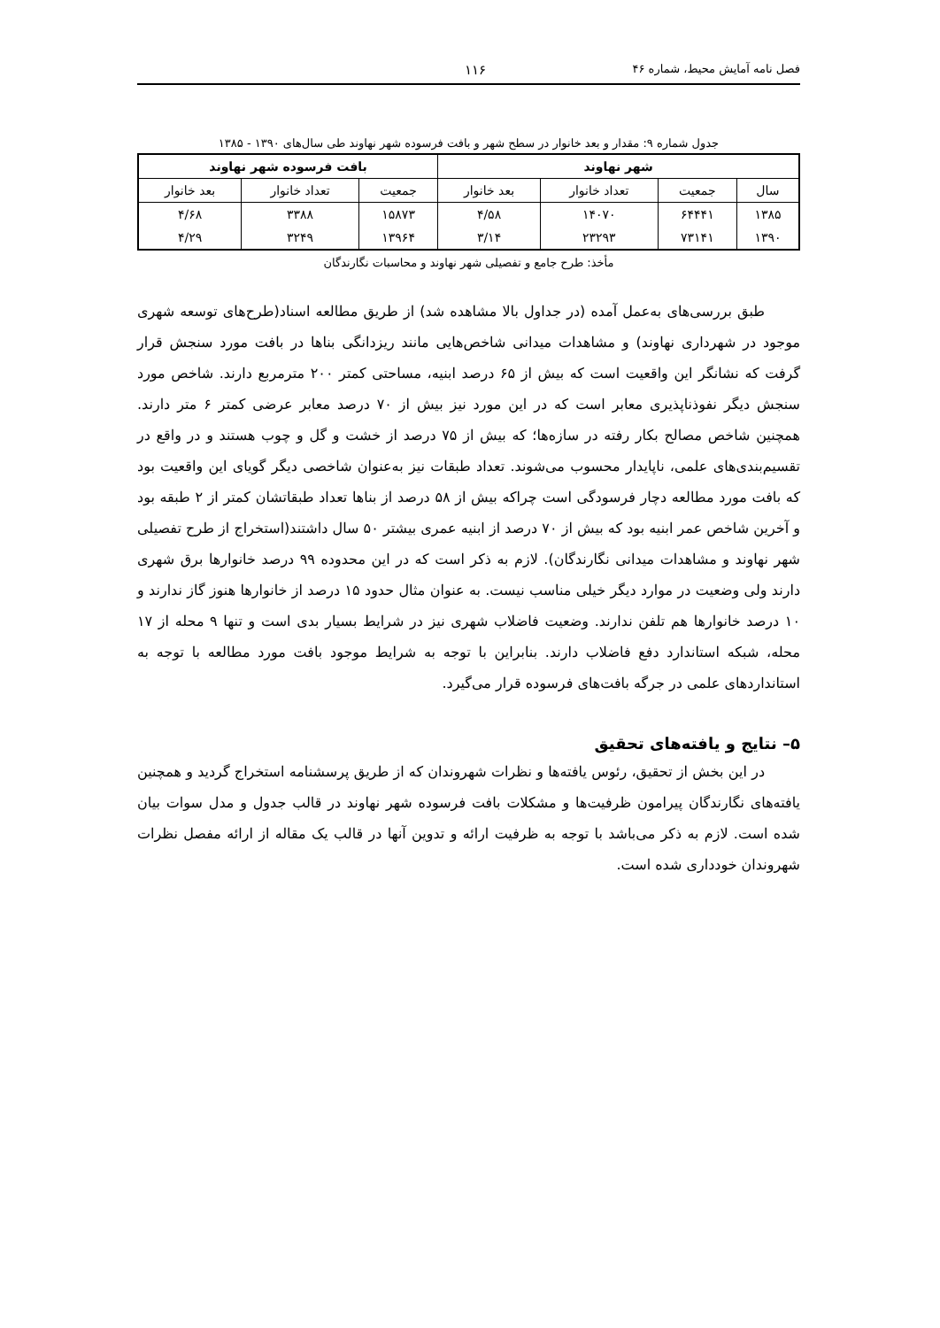فصل نامه آمایش محیط، شماره ۴۶ ۱۱۶
جدول شماره ۹: مقدار و بعد خانوار در سطح شهر و بافت فرسوده شهر نهاوند طی سال‌های ۱۳۹۰ - ۱۳۸۵
| شهر نهاوند | | | | بافت فرسوده شهر نهاوند | | |
| --- | --- | --- | --- | --- | --- | --- |
| سال | جمعیت | تعداد خانوار | بعد خانوار | جمعیت | تعداد خانوار | بعد خانوار |
| ۱۳۸۵ | ۶۴۴۴۱ | ۱۴۰۷۰ | ۴/۵۸ | ۱۵۸۷۳ | ۳۳۸۸ | ۴/۶۸ |
| ۱۳۹۰ | ۷۳۱۴۱ | ۲۳۲۹۳ | ۳/۱۴ | ۱۳۹۶۴ | ۳۲۴۹ | ۴/۲۹ |
مأخذ: طرح جامع و تفصیلی شهر نهاوند و محاسبات نگارندگان
طبق بررسی‌های به‌عمل آمده (در جداول بالا مشاهده شد) از طریق مطالعه اسناد(طرح‌های توسعه شهری موجود در شهرداری نهاوند) و مشاهدات میدانی شاخص‌هایی مانند ریزدانگی بناها در بافت مورد سنجش قرار گرفت که نشانگر این واقعیت است که بیش از ۶۵ درصد ابنیه، مساحتی کمتر ۲۰۰ مترمربع دارند. شاخص مورد سنجش دیگر نفوذناپذیری معابر است که در این مورد نیز بیش از ۷۰ درصد معابر عرضی کمتر ۶ متر دارند. همچنین شاخص مصالح بکار رفته در سازه‌ها؛ که بیش از ۷۵ درصد از خشت و گل و چوب هستند و در واقع در تقسیم‌بندی‌های علمی، ناپایدار محسوب می‌شوند. تعداد طبقات نیز به‌عنوان شاخصی دیگر گویای این واقعیت بود که بافت مورد مطالعه دچار فرسودگی است چراکه بیش از ۵۸ درصد از بناها تعداد طبقاتشان کمتر از ۲ طبقه بود و آخرین شاخص عمر ابنیه بود که بیش از ۷۰ درصد از ابنیه عمری بیشتر ۵۰ سال داشتند(استخراج از طرح تفصیلی شهر نهاوند و مشاهدات میدانی نگارندگان). لازم به ذکر است که در این محدوده ۹۹ درصد خانوارها برق شهری دارند ولی وضعیت در موارد دیگر خیلی مناسب نیست. به عنوان مثال حدود ۱۵ درصد از خانوارها هنوز گاز ندارند و ۱۰ درصد خانوارها هم تلفن ندارند. وضعیت فاضلاب شهری نیز در شرایط بسیار بدی است و تنها ۹ محله از ۱۷ محله، شبکه استاندارد دفع فاضلاب دارند. بنابراین با توجه به شرایط موجود بافت مورد مطالعه با توجه به استانداردهای علمی در جرگه بافت‌های فرسوده قرار می‌گیرد.
۵– نتایج و یافته‌های تحقیق
در این بخش از تحقیق، رئوس یافته‌ها و نظرات شهروندان که از طریق پرسشنامه استخراج گردید و همچنین یافته‌های نگارندگان پیرامون ظرفیت‌ها و مشکلات بافت فرسوده شهر نهاوند در قالب جدول و مدل سوات بیان شده است. لازم به ذکر می‌باشد با توجه به ظرفیت ارائه و تدوین آنها در قالب یک مقاله از ارائه مفصل نظرات شهروندان خودداری شده است.